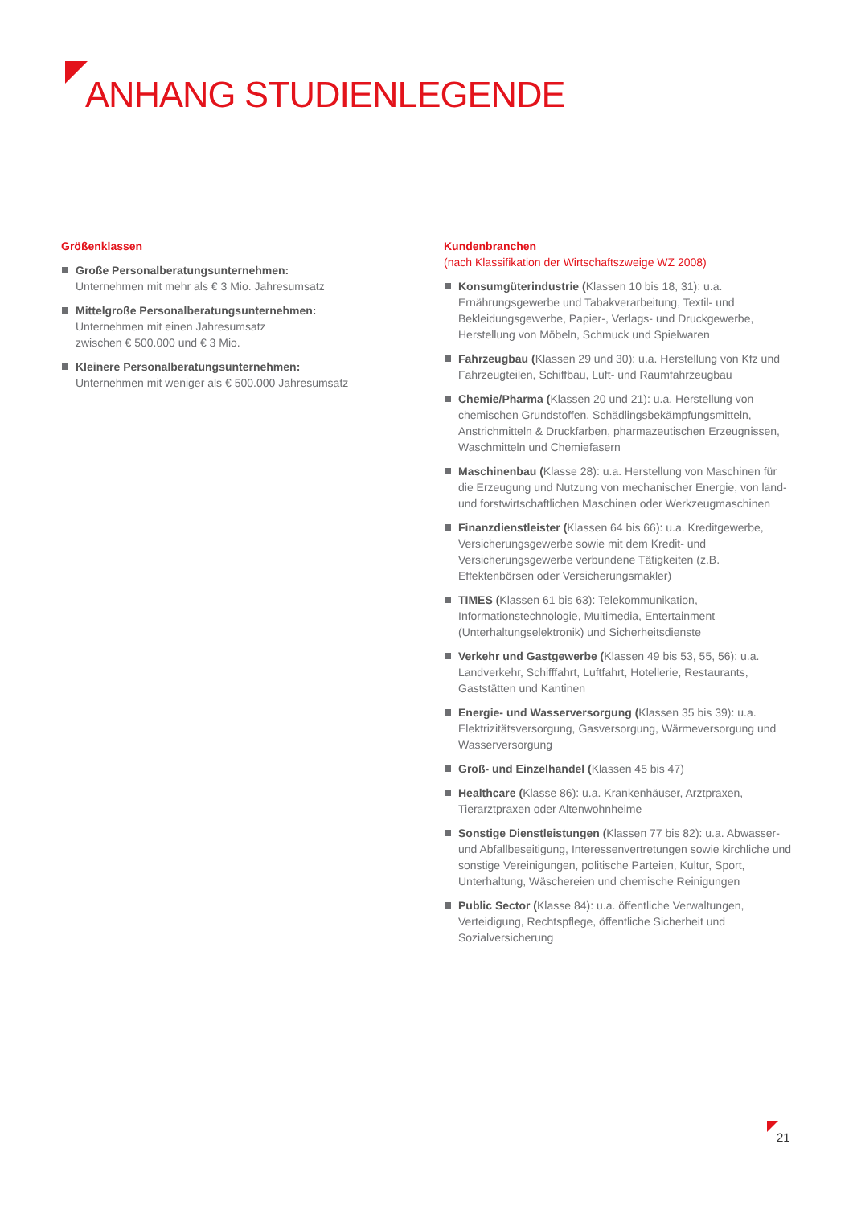ANHANG STUDIENLEGENDE
Größenklassen
Große Personalberatungsunternehmen:
Unternehmen mit mehr als € 3 Mio. Jahresumsatz
Mittelgroße Personalberatungsunternehmen:
Unternehmen mit einen Jahresumsatz
zwischen € 500.000 und € 3 Mio.
Kleinere Personalberatungsunternehmen:
Unternehmen mit weniger als € 500.000 Jahresumsatz
Kundenbranchen
(nach Klassifikation der Wirtschaftszweige WZ 2008)
Konsumgüterindustrie (Klassen 10 bis 18, 31): u.a. Ernährungsgewerbe und Tabakverarbeitung, Textil- und Bekleidungsgewerbe, Papier-, Verlags- und Druckgewerbe, Herstellung von Möbeln, Schmuck und Spielwaren
Fahrzeugbau (Klassen 29 und 30): u.a. Herstellung von Kfz und Fahrzeugteilen, Schiffbau, Luft- und Raumfahrzeugbau
Chemie/Pharma (Klassen 20 und 21): u.a. Herstellung von chemischen Grundstoffen, Schädlingsbekämpfungsmitteln, Anstrichmitteln & Druckfarben, pharmazeutischen Erzeugnissen, Waschmitteln und Chemiefasern
Maschinenbau (Klasse 28): u.a. Herstellung von Maschinen für die Erzeugung und Nutzung von mechanischer Energie, von land- und forstwirtschaftlichen Maschinen oder Werkzeugmaschinen
Finanzdienstleister (Klassen 64 bis 66): u.a. Kreditgewerbe, Versicherungsgewerbe sowie mit dem Kredit- und Versicherungsgewerbe verbundene Tätigkeiten (z.B. Effektenbörsen oder Versicherungsmakler)
TIMES (Klassen 61 bis 63): Telekommunikation, Informationstechnologie, Multimedia, Entertainment (Unterhaltungselektronik) und Sicherheitsdienste
Verkehr und Gastgewerbe (Klassen 49 bis 53, 55, 56): u.a. Landverkehr, Schifffahrt, Luftfahrt, Hotellerie, Restaurants, Gaststätten und Kantinen
Energie- und Wasserversorgung (Klassen 35 bis 39): u.a. Elektrizitätsversorgung, Gasversorgung, Wärmeversorgung und Wasserversorgung
Groß- und Einzelhandel (Klassen 45 bis 47)
Healthcare (Klasse 86): u.a. Krankenhäuser, Arztpraxen, Tierarztpraxen oder Altenwohnheime
Sonstige Dienstleistungen (Klassen 77 bis 82): u.a. Abwasser- und Abfallbeseitigung, Interessenvertretungen sowie kirchliche und sonstige Vereinigungen, politische Parteien, Kultur, Sport, Unterhaltung, Wäschereien und chemische Reinigungen
Public Sector (Klasse 84): u.a. öffentliche Verwaltungen, Verteidigung, Rechtspflege, öffentliche Sicherheit und Sozialversicherung
21